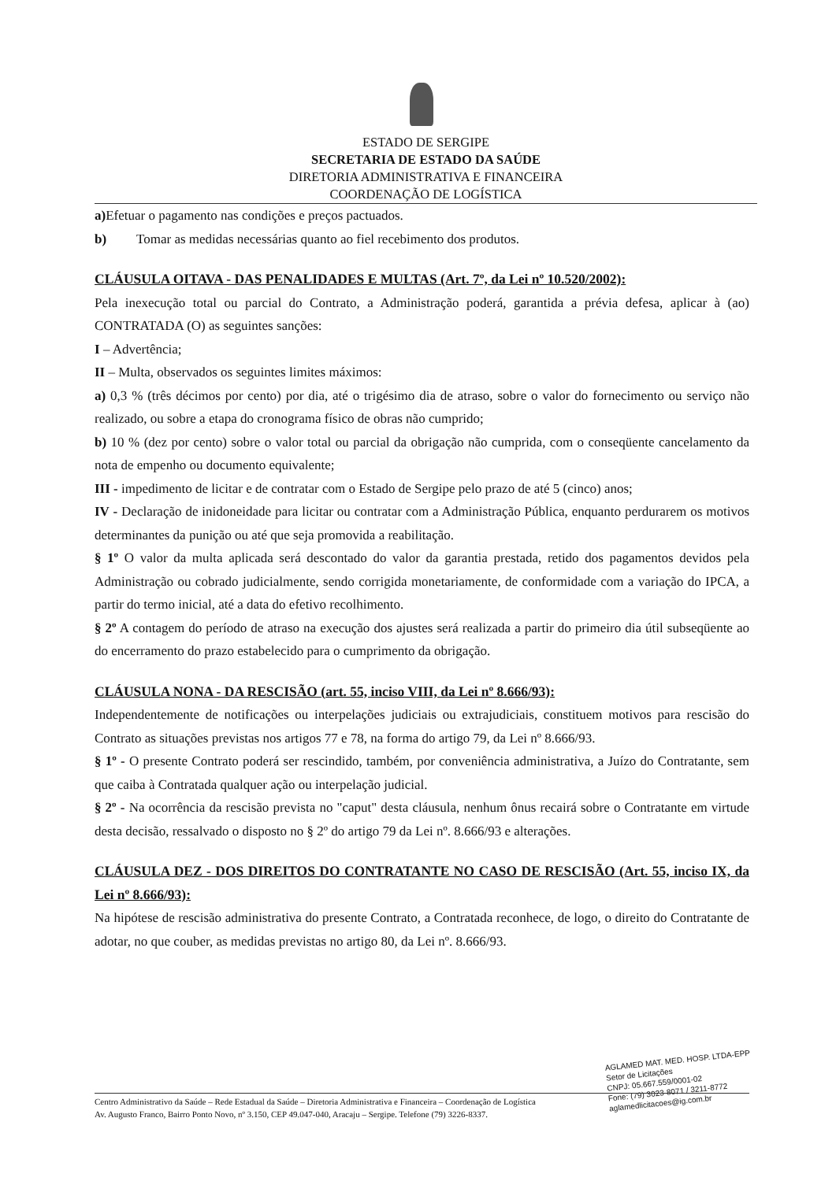ESTADO DE SERGIPE
SECRETARIA DE ESTADO DA SAÚDE
DIRETORIA ADMINISTRATIVA E FINANCEIRA
COORDENAÇÃO DE LOGÍSTICA
a) Efetuar o pagamento nas condições e preços pactuados.
b) Tomar as medidas necessárias quanto ao fiel recebimento dos produtos.
CLÁUSULA OITAVA - DAS PENALIDADES E MULTAS (Art. 7º, da Lei nº 10.520/2002):
Pela inexecução total ou parcial do Contrato, a Administração poderá, garantida a prévia defesa, aplicar à (ao) CONTRATADA (O) as seguintes sanções:
I – Advertência;
II – Multa, observados os seguintes limites máximos:
a) 0,3 % (três décimos por cento) por dia, até o trigésimo dia de atraso, sobre o valor do fornecimento ou serviço não realizado, ou sobre a etapa do cronograma físico de obras não cumprido;
b) 10 % (dez por cento) sobre o valor total ou parcial da obrigação não cumprida, com o conseqüente cancelamento da nota de empenho ou documento equivalente;
III - impedimento de licitar e de contratar com o Estado de Sergipe pelo prazo de até 5 (cinco) anos;
IV - Declaração de inidoneidade para licitar ou contratar com a Administração Pública, enquanto perdurarem os motivos determinantes da punição ou até que seja promovida a reabilitação.
§ 1º O valor da multa aplicada será descontado do valor da garantia prestada, retido dos pagamentos devidos pela Administração ou cobrado judicialmente, sendo corrigida monetariamente, de conformidade com a variação do IPCA, a partir do termo inicial, até a data do efetivo recolhimento.
§ 2º A contagem do período de atraso na execução dos ajustes será realizada a partir do primeiro dia útil subseqüente ao do encerramento do prazo estabelecido para o cumprimento da obrigação.
CLÁUSULA NONA - DA RESCISÃO (art. 55, inciso VIII, da Lei nº 8.666/93):
Independentemente de notificações ou interpelações judiciais ou extrajudiciais, constituem motivos para rescisão do Contrato as situações previstas nos artigos 77 e 78, na forma do artigo 79, da Lei nº 8.666/93.
§ 1º - O presente Contrato poderá ser rescindido, também, por conveniência administrativa, a Juízo do Contratante, sem que caiba à Contratada qualquer ação ou interpelação judicial.
§ 2º - Na ocorrência da rescisão prevista no "caput" desta cláusula, nenhum ônus recairá sobre o Contratante em virtude desta decisão, ressalvado o disposto no § 2º do artigo 79 da Lei nº. 8.666/93 e alterações.
CLÁUSULA DEZ - DOS DIREITOS DO CONTRATANTE NO CASO DE RESCISÃO (Art. 55, inciso IX, da Lei nº 8.666/93):
Na hipótese de rescisão administrativa do presente Contrato, a Contratada reconhece, de logo, o direito do Contratante de adotar, no que couber, as medidas previstas no artigo 80, da Lei nº. 8.666/93.
AGLAMED MAT. MED. HOSP. LTDA-EPP
Setor de Licitações
CNPJ: 05.667.559/0001-02
Fone: (79) 3023-8071 / 3211-8772
aglamedlicitacoes@ig.com.br
Centro Administrativo da Saúde – Rede Estadual da Saúde – Diretoria Administrativa e Financeira – Coordenação de Logística
Av. Augusto Franco, Bairro Ponto Novo, nº 3.150, CEP 49.047-040, Aracaju – Sergipe. Telefone (79) 3226-8337.